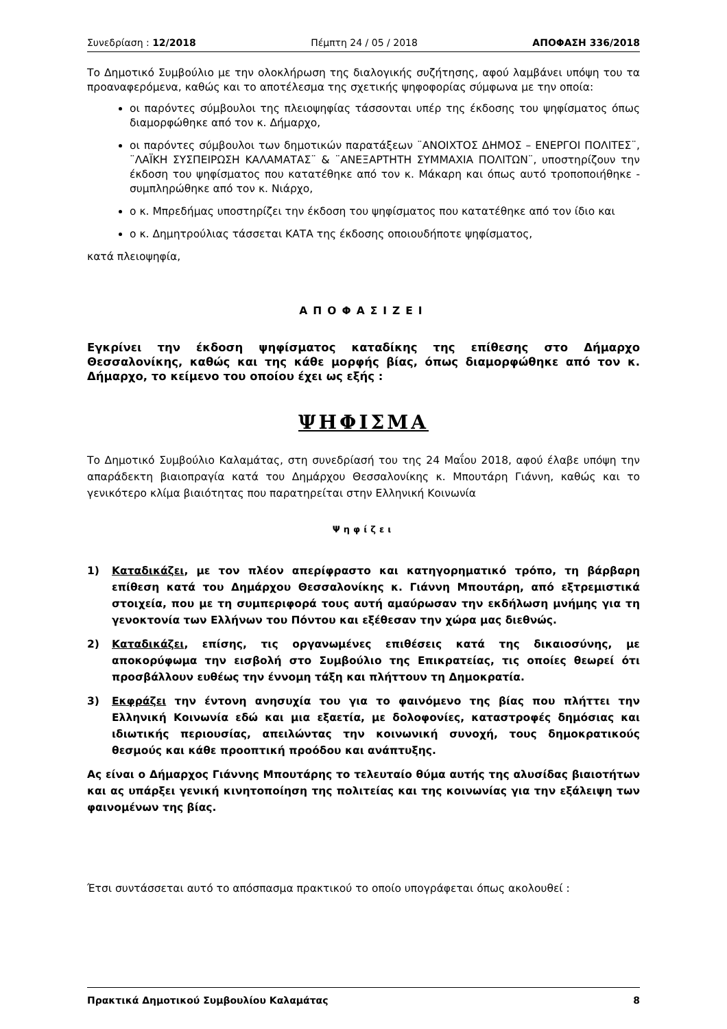Συνεδρίαση : 12/2018 Πέμπτη 24 / 05 / 2018 ΑΠΟΦΑΣΗ 336/2018
Το Δημοτικό Συμβούλιο με την ολοκλήρωση της διαλογικής συζήτησης, αφού λαμβάνει υπόψη του τα προαναφερόμενα, καθώς και το αποτέλεσμα της σχετικής ψηφοφορίας σύμφωνα με την οποία:
οι παρόντες σύμβουλοι της πλειοψηφίας τάσσονται υπέρ της έκδοσης του ψηφίσματος όπως διαμορφώθηκε από τον κ. Δήμαρχο,
οι παρόντες σύμβουλοι των δημοτικών παρατάξεων ¨ΑΝΟΙΧΤΟΣ ΔΗΜΟΣ – ΕΝΕΡΓΟΙ ΠΟΛΙΤΕΣ¨, ¨ΛΑΪΚΗ ΣΥΣΠΕΙΡΩΣΗ ΚΑΛΑΜΑΤΑΣ¨ & ¨ΑΝΕΞΑΡΤΗΤΗ ΣΥΜΜΑΧΙΑ ΠΟΛΙΤΩΝ¨, υποστηρίζουν την έκδοση του ψηφίσματος που κατατέθηκε από τον κ. Μάκαρη και όπως αυτό τροποποιήθηκε - συμπληρώθηκε από τον κ. Νιάρχο,
ο κ. Μπρεδήμας υποστηρίζει την έκδοση του ψηφίσματος που κατατέθηκε από τον ίδιο και
ο κ. Δημητρούλιας τάσσεται ΚΑΤΑ της έκδοσης οποιουδήποτε ψηφίσματος,
κατά πλειοψηφία,
ΑΠΟΦΑΣΙΖΕΙ
Εγκρίνει την έκδοση ψηφίσματος καταδίκης της επίθεσης στο Δήμαρχο Θεσσαλονίκης, καθώς και της κάθε μορφής βίας, όπως διαμορφώθηκε από τον κ. Δήμαρχο, το κείμενο του οποίου έχει ως εξής :
ΨΗΦΙΣΜΑ
Το Δημοτικό Συμβούλιο Καλαμάτας, στη συνεδρίασή του της 24 Μαΐου 2018, αφού έλαβε υπόψη την απαράδεκτη βιαιοπραγία κατά του Δημάρχου Θεσσαλονίκης κ. Μπουτάρη Γιάννη, καθώς και το γενικότερο κλίμα βιαιότητας που παρατηρείται στην Ελληνική Κοινωνία
Ψηφίζει
1) Καταδικάζει, με τον πλέον απερίφραστο και κατηγορηματικό τρόπο, τη βάρβαρη επίθεση κατά του Δημάρχου Θεσσαλονίκης κ. Γιάννη Μπουτάρη, από εξτρεμιστικά στοιχεία, που με τη συμπεριφορά τους αυτή αμαύρωσαν την εκδήλωση μνήμης για τη γενοκτονία των Ελλήνων του Πόντου και εξέθεσαν την χώρα μας διεθνώς.
2) Καταδικάζει, επίσης, τις οργανωμένες επιθέσεις κατά της δικαιοσύνης, με αποκορύφωμα την εισβολή στο Συμβούλιο της Επικρατείας, τις οποίες θεωρεί ότι προσβάλλουν ευθέως την έννομη τάξη και πλήττουν τη Δημοκρατία.
3) Εκφράζει την έντονη ανησυχία του για το φαινόμενο της βίας που πλήττει την Ελληνική Κοινωνία εδώ και μια εξαετία, με δολοφονίες, καταστροφές δημόσιας και ιδιωτικής περιουσίας, απειλώντας την κοινωνική συνοχή, τους δημοκρατικούς θεσμούς και κάθε προοπτική προόδου και ανάπτυξης.
Ας είναι ο Δήμαρχος Γιάννης Μπουτάρης το τελευταίο θύμα αυτής της αλυσίδας βιαιοτήτων και ας υπάρξει γενική κινητοποίηση της πολιτείας και της κοινωνίας για την εξάλειψη των φαινομένων της βίας.
Έτσι συντάσσεται αυτό το απόσπασμα πρακτικού το οποίο υπογράφεται όπως ακολουθεί :
Πρακτικά Δημοτικού Συμβουλίου Καλαμάτας 8